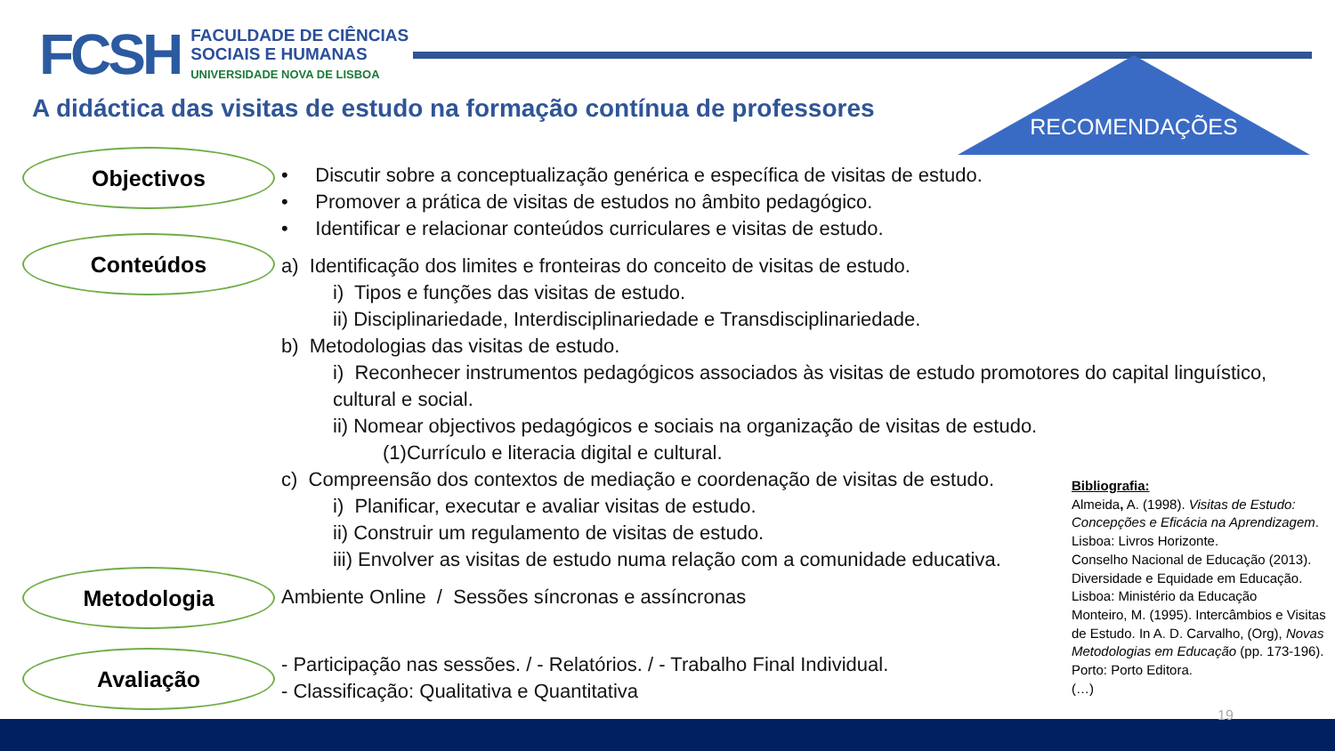FCSH
FACULDADE DE CIÊNCIAS
SOCIAIS E HUMANAS
UNIVERSIDADE NOVA DE LISBOA
RECOMENDAÇÕES
A didáctica das visitas de estudo na formação contínua de professores
Objectivos
Conteúdos
Metodologia
Avaliação
• Discutir sobre a conceptualização genérica e específica de visitas de estudo.
• Promover a prática de visitas de estudos no âmbito pedagógico.
• Identificar e relacionar conteúdos curriculares e visitas de estudo.
a) Identificação dos limites e fronteiras do conceito de visitas de estudo.
i) Tipos e funções das visitas de estudo.
ii) Disciplinariedade, Interdisciplinariedade e Transdisciplinariedade.
b) Metodologias das visitas de estudo.
i) Reconhecer instrumentos pedagógicos associados às visitas de estudo promotores do capital linguístico, cultural e social.
ii) Nomear objectivos pedagógicos e sociais na organização de visitas de estudo.
(1)Currículo e literacia digital e cultural.
c) Compreensão dos contextos de mediação e coordenação de visitas de estudo.
i) Planificar, executar e avaliar visitas de estudo.
ii) Construir um regulamento de visitas de estudo.
iii) Envolver as visitas de estudo numa relação com a comunidade educativa.
Ambiente Online / Sessões síncronas e assíncronas
- Participação nas sessões. / - Relatórios. / - Trabalho Final Individual.
- Classificação: Qualitativa e Quantitativa
Bibliografia:
Almeida, A. (1998). Visitas de Estudo: Concepções e Eficácia na Aprendizagem. Lisboa: Livros Horizonte.
Conselho Nacional de Educação (2013). Diversidade e Equidade em Educação. Lisboa: Ministério da Educação
Monteiro, M. (1995). Intercâmbios e Visitas de Estudo. In A. D. Carvalho, (Org), Novas Metodologias em Educação (pp. 173-196). Porto: Porto Editora.
(…)
19